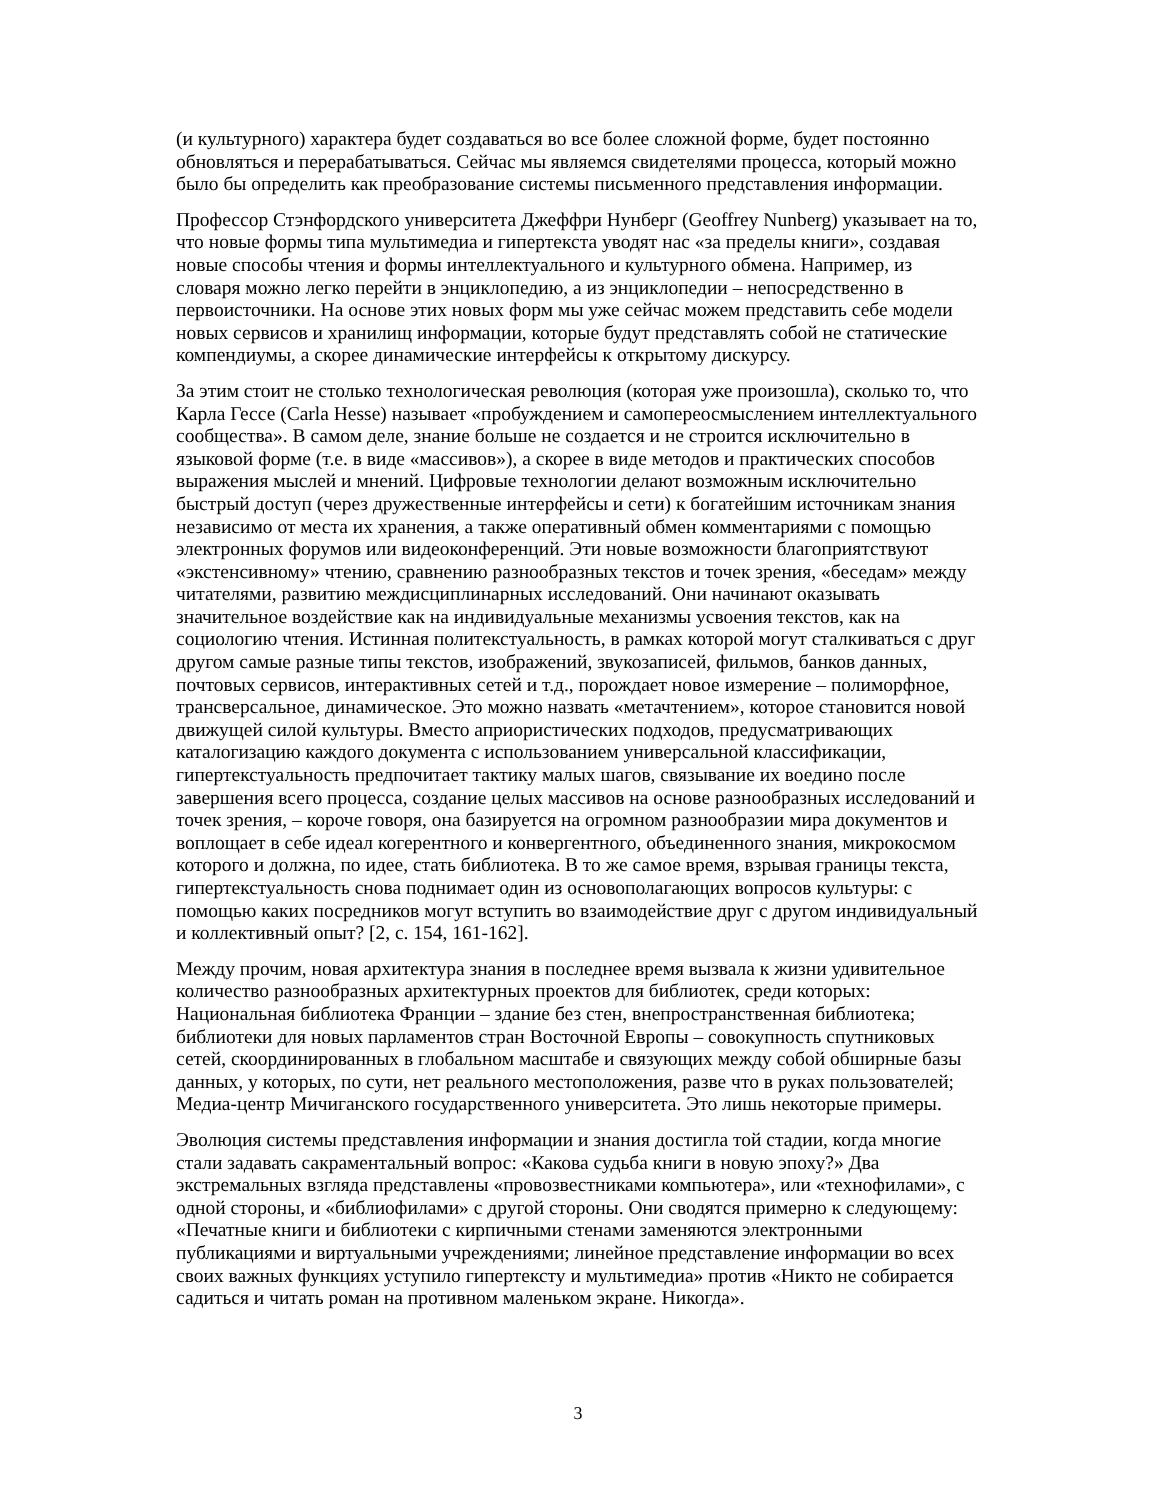(и культурного) характера будет создаваться во все более сложной форме, будет постоянно обновляться и перерабатываться. Сейчас мы являемся свидетелями процесса, который можно было бы определить как преобразование системы письменного представления информации.
Профессор Стэнфордского университета Джеффри Нунберг (Geoffrey Nunberg) указывает на то, что новые формы типа мультимедиа и гипертекста уводят нас «за пределы книги», создавая новые способы чтения и формы интеллектуального и культурного обмена. Например, из словаря можно легко перейти в энциклопедию, а из энциклопедии – непосредственно в первоисточники. На основе этих новых форм мы уже сейчас можем представить себе модели новых сервисов и хранилищ информации, которые будут представлять собой не статические компендиумы, а скорее динамические интерфейсы к открытому дискурсу.
За этим стоит не столько технологическая революция (которая уже произошла), сколько то, что Карла Гессе (Carla Hesse) называет «пробуждением и самопереосмыслением интеллектуального сообщества». В самом деле, знание больше не создается и не строится исключительно в языковой форме (т.е. в виде «массивов»), а скорее в виде методов и практических способов выражения мыслей и мнений. Цифровые технологии делают возможным исключительно быстрый доступ (через дружественные интерфейсы и сети) к богатейшим источникам знания независимо от места их хранения, а также оперативный обмен комментариями с помощью электронных форумов или видеоконференций. Эти новые возможности благоприятствуют «экстенсивному» чтению, сравнению разнообразных текстов и точек зрения, «беседам» между читателями, развитию междисциплинарных исследований. Они начинают оказывать значительное воздействие как на индивидуальные механизмы усвоения текстов, как на социологию чтения. Истинная политекстуальность, в рамках которой могут сталкиваться с друг другом самые разные типы текстов, изображений, звукозаписей, фильмов, банков данных, почтовых сервисов, интерактивных сетей и т.д., порождает новое измерение – полиморфное, трансверсальное, динамическое. Это можно назвать «метачтением», которое становится новой движущей силой культуры. Вместо априористических подходов, предусматривающих каталогизацию каждого документа с использованием универсальной классификации, гипертекстуальность предпочитает тактику малых шагов, связывание их воедино после завершения всего процесса, создание целых массивов на основе разнообразных исследований и точек зрения, – короче говоря, она базируется на огромном разнообразии мира документов и воплощает в себе идеал когерентного и конвергентного, объединенного знания, микрокосмом которого и должна, по идее, стать библиотека. В то же самое время, взрывая границы текста, гипертекстуальность снова поднимает один из основополагающих вопросов культуры: с помощью каких посредников могут вступить во взаимодействие друг с другом индивидуальный и коллективный опыт? [2, с. 154, 161-162].
Между прочим, новая архитектура знания в последнее время вызвала к жизни удивительное количество разнообразных архитектурных проектов для библиотек, среди которых: Национальная библиотека Франции – здание без стен, внепространственная библиотека; библиотеки для новых парламентов стран Восточной Европы – совокупность спутниковых сетей, скоординированных в глобальном масштабе и связующих между собой обширные базы данных, у которых, по сути, нет реального местоположения, разве что в руках пользователей; Медиа-центр Мичиганского государственного университета. Это лишь некоторые примеры.
Эволюция системы представления информации и знания достигла той стадии, когда многие стали задавать сакраментальный вопрос: «Какова судьба книги в новую эпоху?» Два экстремальных взгляда представлены «провозвестниками компьютера», или «технофилами», с одной стороны, и «библиофилами» с другой стороны. Они сводятся примерно к следующему: «Печатные книги и библиотеки с кирпичными стенами заменяются электронными публикациями и виртуальными учреждениями; линейное представление информации во всех своих важных функциях уступило гипертексту и мультимедиа» против «Никто не собирается садиться и читать роман на противном маленьком экране. Никогда».
3